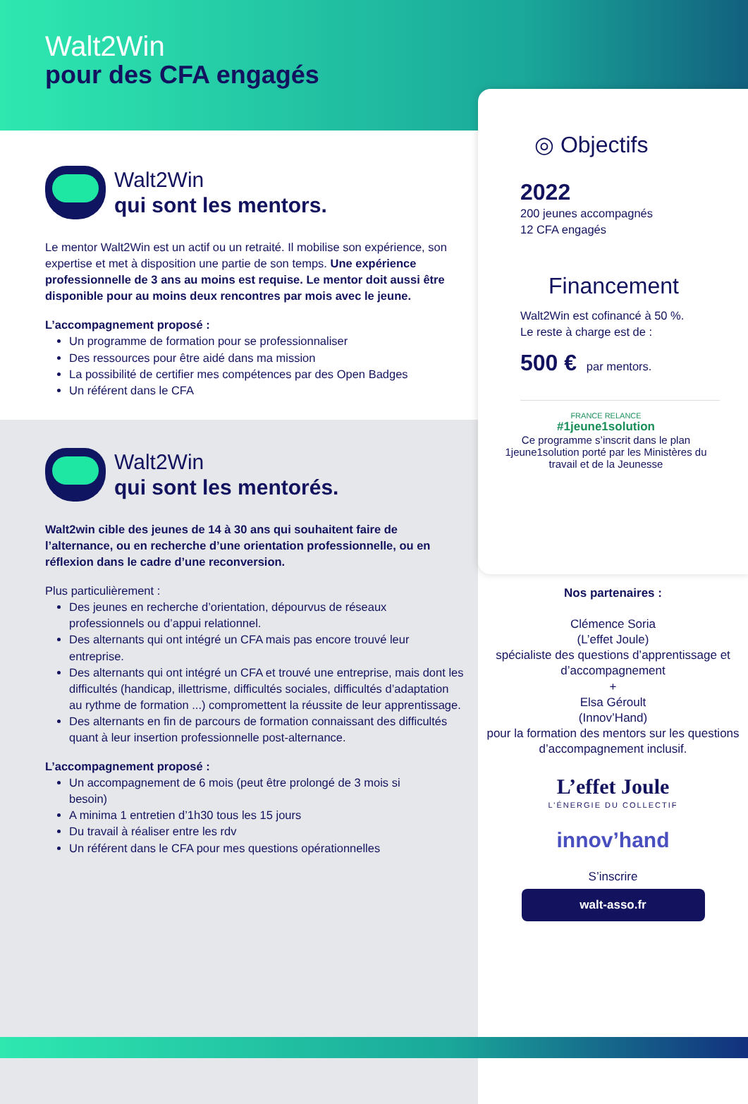Walt2Win
pour des CFA engagés
Walt2Win
qui sont les mentors.
Le mentor Walt2Win est un actif ou un retraité. Il mobilise son expérience, son expertise et met à disposition une partie de son temps. Une expérience professionnelle de 3 ans au moins est requise. Le mentor doit aussi être disponible pour au moins deux rencontres par mois avec le jeune.
L’accompagnement proposé :
Un programme de formation pour se professionnaliser
Des ressources pour être aidé dans ma mission
La possibilité de certifier mes compétences par des Open Badges
Un référent dans le CFA
Walt2Win
qui sont les mentorés.
Walt2win cible des jeunes de 14 à 30 ans qui souhaitent faire de l’alternance, ou en recherche d’une orientation professionnelle, ou en réflexion dans le cadre d’une reconversion.
Plus particulièrement :
Des jeunes en recherche d’orientation, dépourvus de réseaux professionnels ou d’appui relationnel.
Des alternants qui ont intégré un CFA mais pas encore trouvé leur entreprise.
Des alternants qui ont intégré un CFA et trouvé une entreprise, mais dont les difficultés (handicap, illettrisme, difficultés sociales, difficultés d’adaptation au rythme de formation ...) compromettent la réussite de leur apprentissage.
Des alternants en fin de parcours de formation connaissant des difficultés quant à leur insertion professionnelle post-alternance.
L’accompagnement proposé :
Un accompagnement de 6 mois (peut être prolongé de 3 mois si besoin)
A minima 1 entretien d’1h30 tous les 15 jours
Du travail à réaliser entre les rdv
Un référent dans le CFA pour mes questions opérationnelles
◎ Objectifs
2022
200 jeunes accompagnés
12 CFA engagés
Financement
Walt2Win est cofinancé à 50 %.
Le reste à charge est de :
500 € par mentors.
FRANCE RELANCE
#1jeune1solution
Ce programme s’inscrit dans le plan 1jeune1solution porté par les Ministères du travail et de la Jeunesse
Nos partenaires :
Clémence Soria
(L’effet Joule)
spécialiste des questions d’apprentissage et d’accompagnement
+
Elsa Géroult
(Innov’Hand)
pour la formation des mentors sur les questions d’accompagnement inclusif.
L’effet Joule
L’ÉNERGIE DU COLLECTIF
innov’hand
S’inscrire
walt-asso.fr